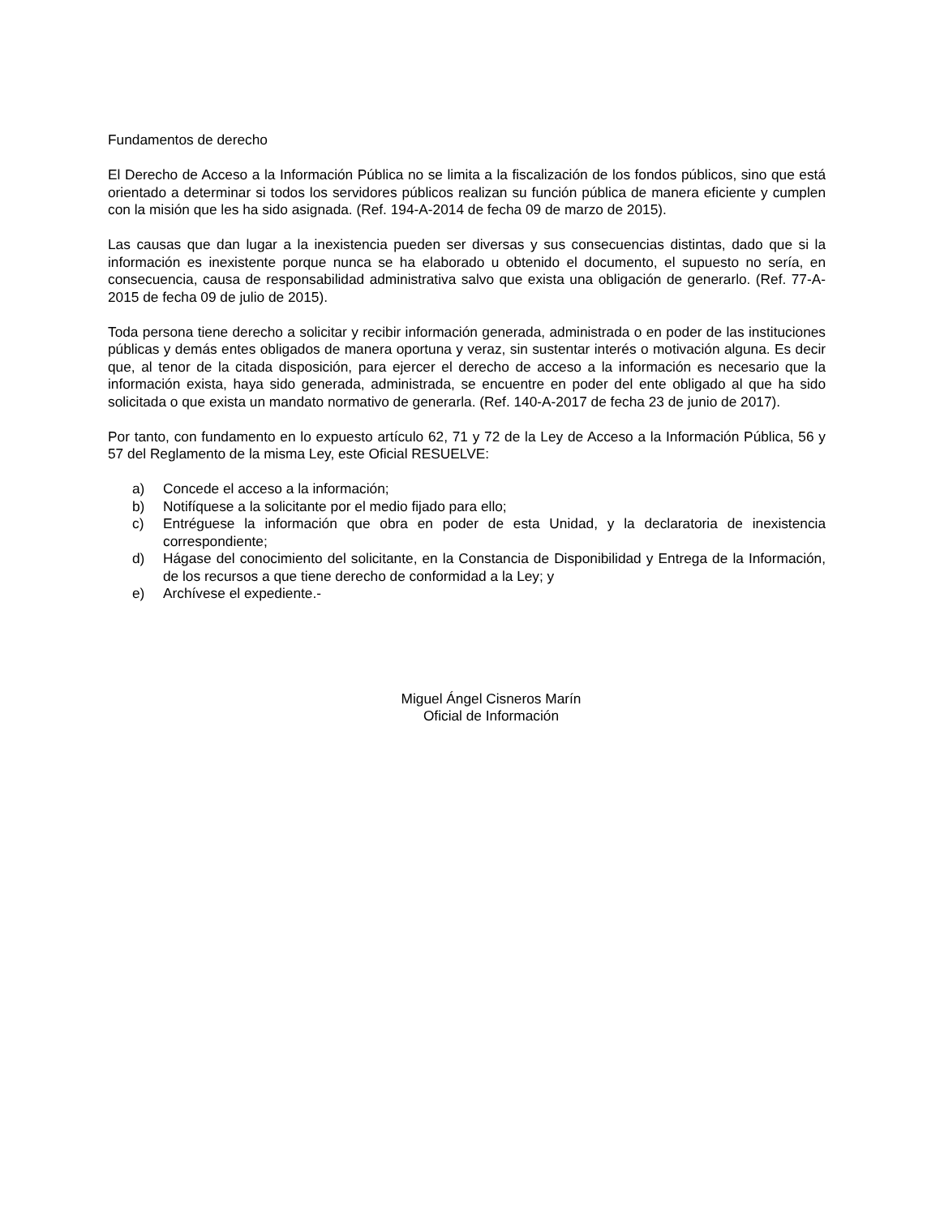Fundamentos de derecho
El Derecho de Acceso a la Información Pública no se limita a la fiscalización de los fondos públicos, sino que está orientado a determinar si todos los servidores públicos realizan su función pública de manera eficiente y cumplen con la misión que les ha sido asignada. (Ref. 194-A-2014 de fecha 09 de marzo de 2015).
Las causas que dan lugar a la inexistencia pueden ser diversas y sus consecuencias distintas, dado que si la información es inexistente porque nunca se ha elaborado u obtenido el documento, el supuesto no sería, en consecuencia, causa de responsabilidad administrativa salvo que exista una obligación de generarlo. (Ref. 77-A-2015 de fecha 09 de julio de 2015).
Toda persona tiene derecho a solicitar y recibir información generada, administrada o en poder de las instituciones públicas y demás entes obligados de manera oportuna y veraz, sin sustentar interés o motivación alguna. Es decir que, al tenor de la citada disposición, para ejercer el derecho de acceso a la información es necesario que la información exista, haya sido generada, administrada, se encuentre en poder del ente obligado al que ha sido solicitada o que exista un mandato normativo de generarla. (Ref. 140-A-2017 de fecha 23 de junio de 2017).
Por tanto, con fundamento en lo expuesto artículo 62, 71 y 72 de la Ley de Acceso a la Información Pública, 56 y 57 del Reglamento de la misma Ley, este Oficial RESUELVE:
a) Concede el acceso a la información;
b) Notifíquese a la solicitante por el medio fijado para ello;
c) Entréguese la información que obra en poder de esta Unidad, y la declaratoria de inexistencia correspondiente;
d) Hágase del conocimiento del solicitante, en la Constancia de Disponibilidad y Entrega de la Información, de los recursos a que tiene derecho de conformidad a la Ley; y
e) Archívese el expediente.-
Miguel Ángel Cisneros Marín
Oficial de Información